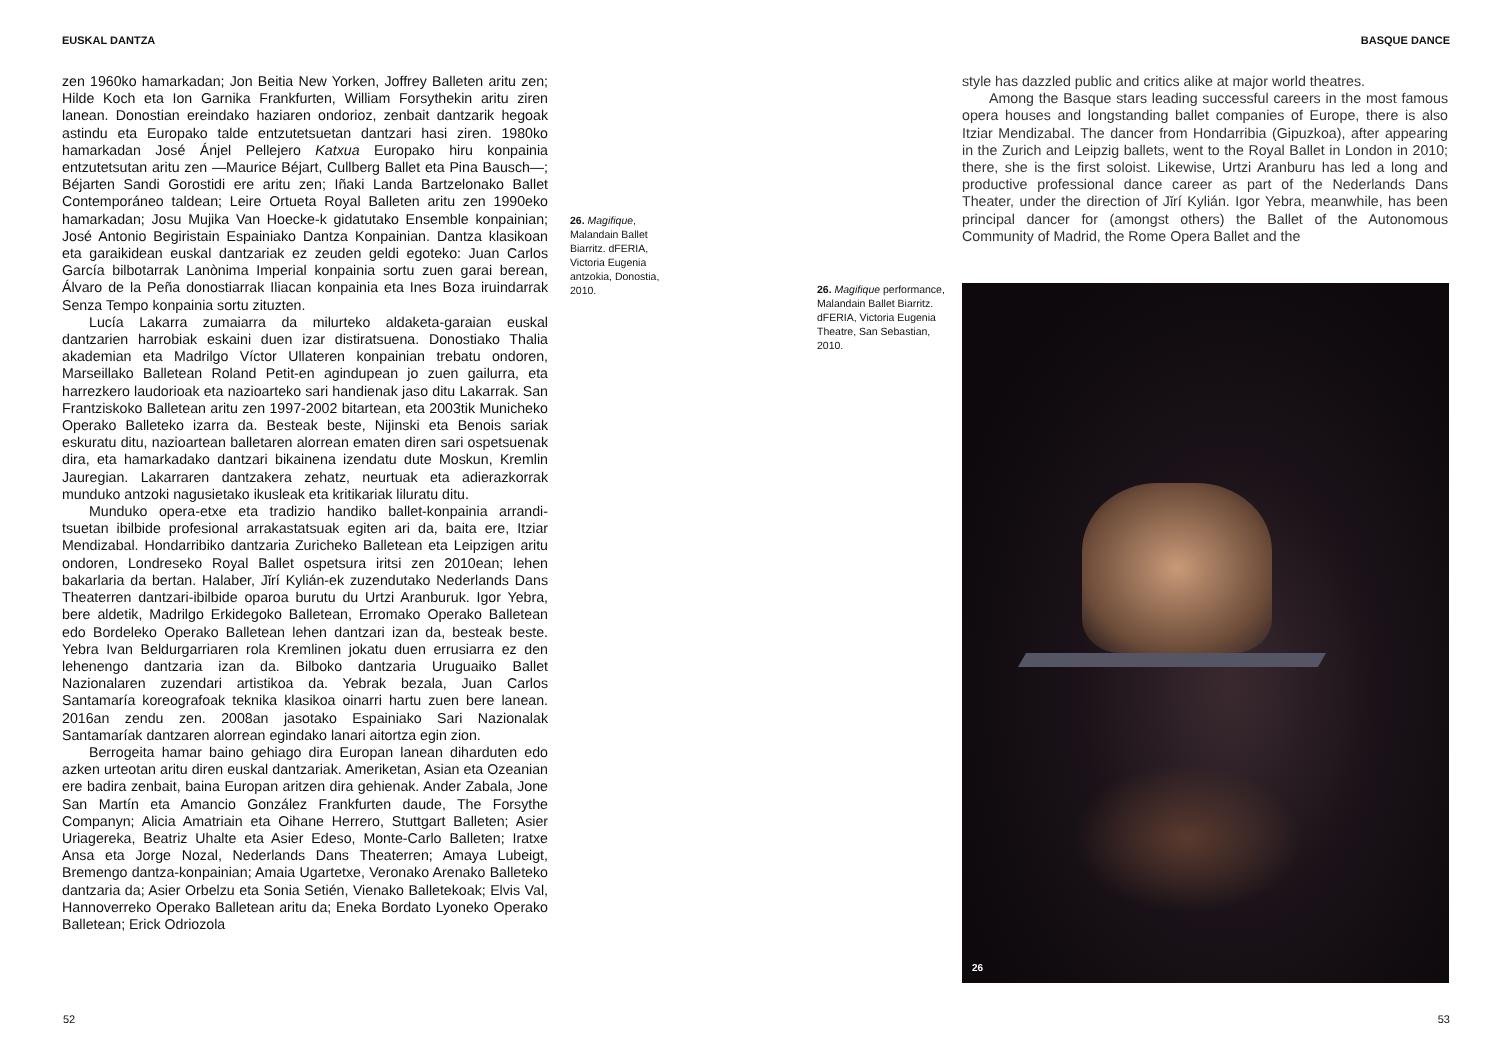EUSKAL DANTZA BASQUE DANCE
zen 1960ko hamarkadan; Jon Beitia New Yorken, Joffrey Balleten aritu zen; Hilde Koch eta Ion Garnika Frankfurten, William Forsythekin aritu ziren lanean. Donostian ereindako haziaren ondorioz, zenbait dantzarik hegoak astindu eta Europako talde entzutetsuetan dantzari hasi ziren. 1980ko hamarkadan José Ánjel Pellejero Katxua Europako hiru konpainia entzutetsutan aritu zen —Maurice Béjart, Cullberg Ballet eta Pina Bausch—; Béjarten Sandi Gorostidi ere aritu zen; Iñaki Landa Bartzelonako Ballet Contemporáneo taldean; Leire Ortueta Royal Balleten aritu zen 1990eko hamarkadan; Josu Mujika Van Hoecke-k gidatutako Ensemble konpainian; José Antonio Begiristain Espainiako Dantza Konpainian. Dantza klasikoan eta garaikidean euskal dantzariak ez zeuden geldi egoteko: Juan Carlos García bilbotarrak Lanònima Imperial konpainia sortu zuen garai berean, Álvaro de la Peña donostiarrak Iliacan konpainia eta Ines Boza iruindarrak Senza Tempo konpainia sortu zituzten.
Lucía Lakarra zumaiarra da milurteko aldaketa-garaian euskal dantzarien harrobiak eskaini duen izar distiratsuena. Donostiako Thalia akademian eta Madrilgo Víctor Ullateren konpainian trebatu ondoren, Marseillako Balletean Roland Petit-en agindupean jo zuen gailurra, eta harrezkero laudorioak eta nazioarteko sari handienak jaso ditu Lakarrak. San Frantziskoko Balletean aritu zen 1997-2002 bitartean, eta 2003tik Municheko Operako Balleteko izarra da. Besteak beste, Nijinski eta Benois sariak eskuratu ditu, nazioartean balletaren alorrean ematen diren sari ospetsuenak dira, eta hamarkadako dantzari bikainena izendatu dute Moskun, Kremlin Jauregian. Lakarraren dantzakera zehatz, neurtuak eta adierazkorrak munduko antzoki nagusietako ikusleak eta kritikariak liluratu ditu.
Munduko opera-etxe eta tradizio handiko ballet-konpainia arrandi-tsuetan ibilbide profesional arrakastatsuak egiten ari da, baita ere, Itziar Mendizabal. Hondarribiko dantzaria Zuricheko Balletean eta Leipzigen aritu ondoren, Londreseko Royal Ballet ospetsura iritsi zen 2010ean; lehen bakarlaria da bertan. Halaber, Jǐrí Kylián-ek zuzendutako Nederlands Dans Theaterren dantzari-ibilbide oparoa burutu du Urtzi Aranburuk. Igor Yebra, bere aldetik, Madrilgo Erkidegoko Balletean, Erromako Operako Balletean edo Bordeleko Operako Balletean lehen dantzari izan da, besteak beste. Yebra Ivan Beldurgarriaren rola Kremlinen jokatu duen errusiarra ez den lehenengo dantzaria izan da. Bilboko dantzaria Uruguaiko Ballet Nazionalaren zuzendari artistikoa da. Yebrak bezala, Juan Carlos Santamaría koreografoak teknika klasikoa oinarri hartu zuen bere lanean. 2016an zendu zen. 2008an jasotako Espainiako Sari Nazionalak Santamaríak dantzaren alorrean egindako lanari aitortza egin zion.
Berrogeita hamar baino gehiago dira Europan lanean diharduten edo azken urteotan aritu diren euskal dantzariak. Ameriketan, Asian eta Ozeanian ere badira zenbait, baina Europan aritzen dira gehienak. Ander Zabala, Jone San Martín eta Amancio González Frankfurten daude, The Forsythe Companyn; Alicia Amatriain eta Oihane Herrero, Stuttgart Balleten; Asier Uriagereka, Beatriz Uhalte eta Asier Edeso, Monte-Carlo Balleten; Iratxe Ansa eta Jorge Nozal, Nederlands Dans Theaterren; Amaya Lubeigt, Bremengo dantza-konpainian; Amaia Ugartetxe, Veronako Arenako Balleteko dantzaria da; Asier Orbelzu eta Sonia Setién, Vienako Balletekoak; Elvis Val, Hannoverreko Operako Balletean aritu da; Eneka Bordato Lyoneko Operako Balletean; Erick Odriozola
26. Magifique, Malandain Ballet Biarritz. dFERIA, Victoria Eugenia antzokia, Donostia, 2010.
style has dazzled public and critics alike at major world theatres.
Among the Basque stars leading successful careers in the most famous opera houses and longstanding ballet companies of Europe, there is also Itziar Mendizabal. The dancer from Hondarribia (Gipuzkoa), after appearing in the Zurich and Leipzig ballets, went to the Royal Ballet in London in 2010; there, she is the first soloist. Likewise, Urtzi Aranburu has led a long and productive professional dance career as part of the Nederlands Dans Theater, under the direction of Jǐrí Kylián. Igor Yebra, meanwhile, has been principal dancer for (amongst others) the Ballet of the Autonomous Community of Madrid, the Rome Opera Ballet and the
26. Magifique performance, Malandain Ballet Biarritz. dFERIA, Victoria Eugenia Theatre, San Sebastian, 2010.
26
52 53